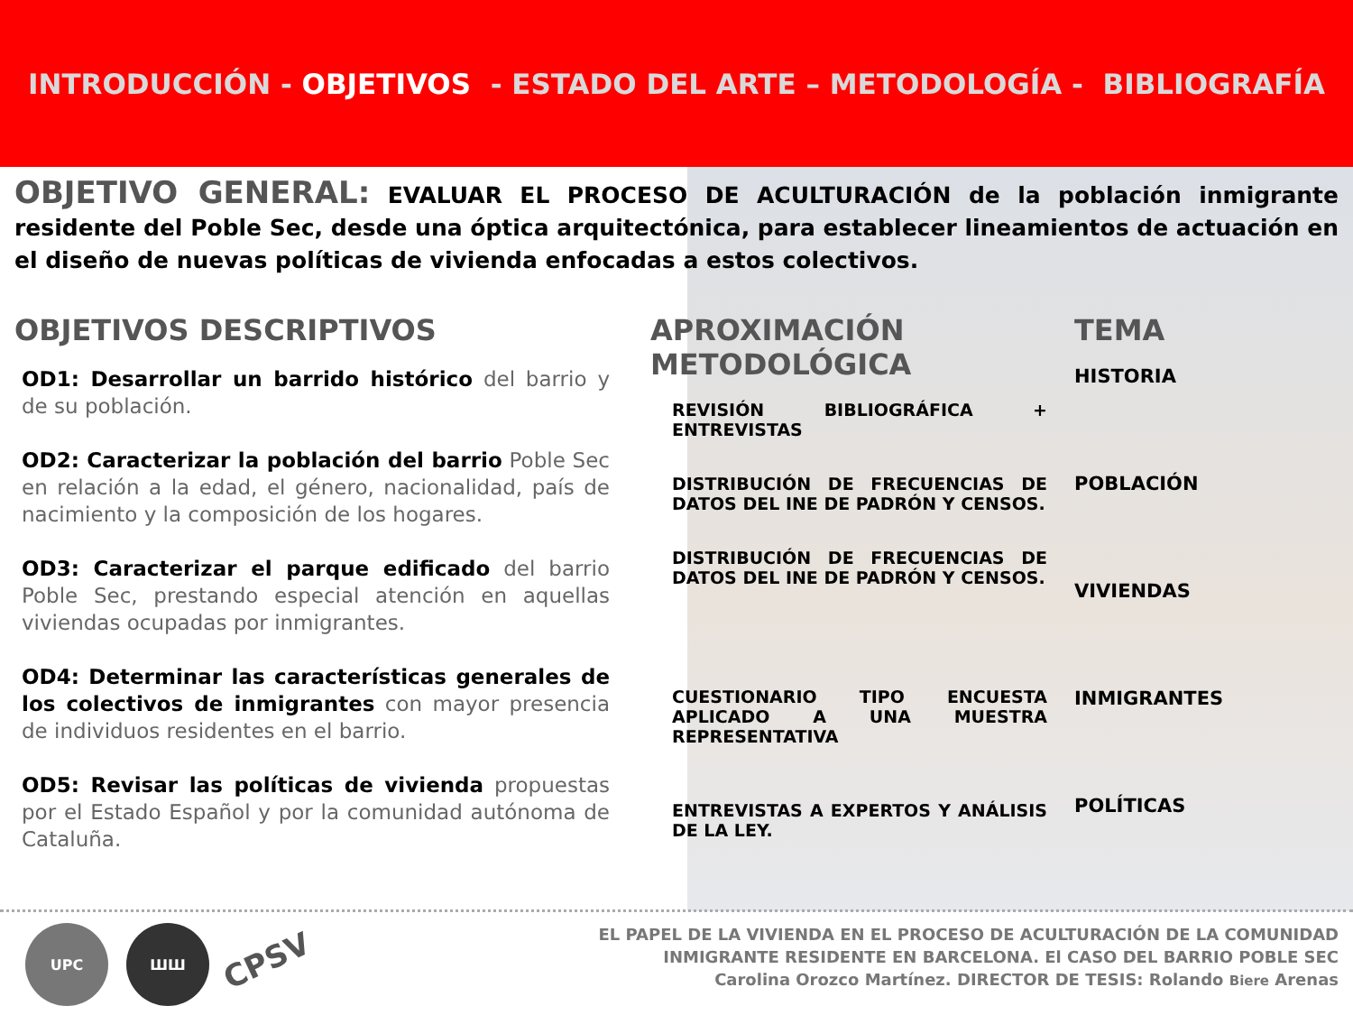INTRODUCCIÓN - OBJETIVOS - ESTADO DEL ARTE – METODOLOGÍA - BIBLIOGRAFÍA
OBJETIVO GENERAL: EVALUAR EL PROCESO DE ACULTURACIÓN de la población inmigrante residente del Poble Sec, desde una óptica arquitectónica, para establecer lineamientos de actuación en el diseño de nuevas políticas de vivienda enfocadas a estos colectivos.
OBJETIVOS DESCRIPTIVOS
OD1: Desarrollar un barrido histórico del barrio y de su población.
OD2: Caracterizar la población del barrio Poble Sec en relación a la edad, el género, nacionalidad, país de nacimiento y la composición de los hogares.
OD3: Caracterizar el parque edificado del barrio Poble Sec, prestando especial atención en aquellas viviendas ocupadas por inmigrantes.
OD4: Determinar las características generales de los colectivos de inmigrantes con mayor presencia de individuos residentes en el barrio.
OD5: Revisar las políticas de vivienda propuestas por el Estado Español y por la comunidad autónoma de Cataluña.
APROXIMACIÓN METODOLÓGICA
REVISIÓN BIBLIOGRÁFICA + ENTREVISTAS
DISTRIBUCIÓN DE FRECUENCIAS DE DATOS DEL INE DE PADRÓN Y CENSOS.
DISTRIBUCIÓN DE FRECUENCIAS DE DATOS DEL INE DE PADRÓN Y CENSOS.
CUESTIONARIO TIPO ENCUESTA APLICADO A UNA MUESTRA REPRESENTATIVA
ENTREVISTAS A EXPERTOS Y ANÁLISIS DE LA LEY.
TEMA
HISTORIA
POBLACIÓN
VIVIENDAS
INMIGRANTES
POLÍTICAS
UPC ШШ
CPSV
EL PAPEL DE LA VIVIENDA EN EL PROCESO DE ACULTURACIÓN DE LA COMUNIDAD
INMIGRANTE RESIDENTE EN BARCELONA. El CASO DEL BARRIO POBLE SEC
Carolina Orozco Martínez. DIRECTOR DE TESIS: Rolando Biere Arenas